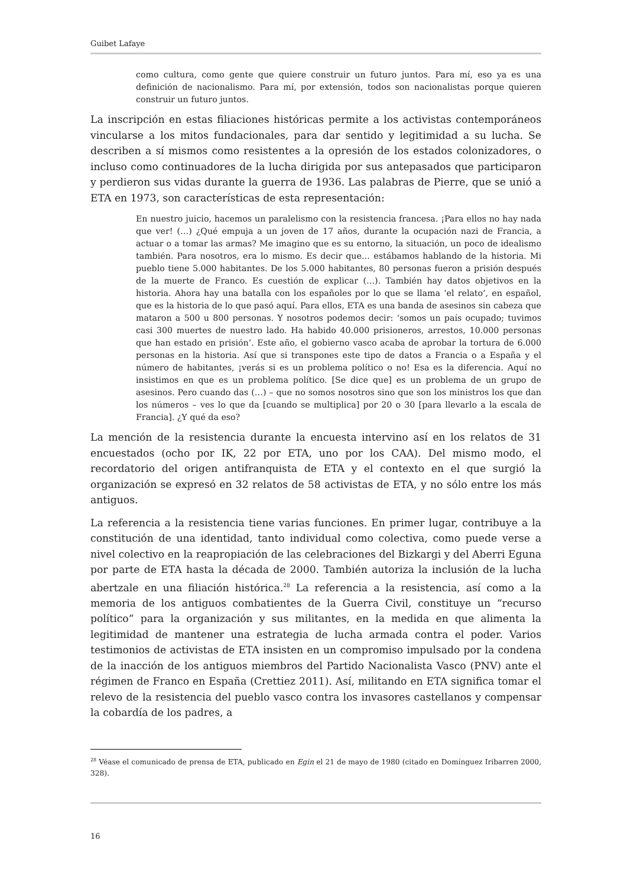Guibet Lafaye
como cultura, como gente que quiere construir un futuro juntos. Para mí, eso ya es una definición de nacionalismo. Para mí, por extensión, todos son nacionalistas porque quieren construir un futuro juntos.
La inscripción en estas filiaciones históricas permite a los activistas contemporáneos vincularse a los mitos fundacionales, para dar sentido y legitimidad a su lucha. Se describen a sí mismos como resistentes a la opresión de los estados colonizadores, o incluso como continuadores de la lucha dirigida por sus antepasados que participaron y perdieron sus vidas durante la guerra de 1936. Las palabras de Pierre, que se unió a ETA en 1973, son características de esta representación:
En nuestro juicio, hacemos un paralelismo con la resistencia francesa. ¡Para ellos no hay nada que ver! (…) ¿Qué empuja a un joven de 17 años, durante la ocupación nazi de Francia, a actuar o a tomar las armas? Me imagino que es su entorno, la situación, un poco de idealismo también. Para nosotros, era lo mismo. Es decir que… estábamos hablando de la historia. Mi pueblo tiene 5.000 habitantes. De los 5.000 habitantes, 80 personas fueron a prisión después de la muerte de Franco. Es cuestión de explicar (…). También hay datos objetivos en la historia. Ahora hay una batalla con los españoles por lo que se llama ‘el relato’, en español, que es la historia de lo que pasó aquí. Para ellos, ETA es una banda de asesinos sin cabeza que mataron a 500 u 800 personas. Y nosotros podemos decir: ‘somos un país ocupado; tuvimos casi 300 muertes de nuestro lado. Ha habido 40.000 prisioneros, arrestos, 10.000 personas que han estado en prisión’. Este año, el gobierno vasco acaba de aprobar la tortura de 6.000 personas en la historia. Así que si transpones este tipo de datos a Francia o a España y el número de habitantes, ¡verás si es un problema político o no! Esa es la diferencia. Aquí no insistimos en que es un problema político. [Se dice que] es un problema de un grupo de asesinos. Pero cuando das (…) – que no somos nosotros sino que son los ministros los que dan los números – ves lo que da [cuando se multiplica] por 20 o 30 [para llevarlo a la escala de Francia]. ¿Y qué da eso?
La mención de la resistencia durante la encuesta intervino así en los relatos de 31 encuestados (ocho por IK, 22 por ETA, uno por los CAA). Del mismo modo, el recordatorio del origen antifranquista de ETA y el contexto en el que surgió la organización se expresó en 32 relatos de 58 activistas de ETA, y no sólo entre los más antiguos.
La referencia a la resistencia tiene varias funciones. En primer lugar, contribuye a la constitución de una identidad, tanto individual como colectiva, como puede verse a nivel colectivo en la reapropiación de las celebraciones del Bizkargi y del Aberri Eguna por parte de ETA hasta la década de 2000. También autoriza la inclusión de la lucha abertzale en una filiación histórica.<sup>28</sup> La referencia a la resistencia, así como a la memoria de los antiguos combatientes de la Guerra Civil, constituye un “recurso político” para la organización y sus militantes, en la medida en que alimenta la legitimidad de mantener una estrategia de lucha armada contra el poder. Varios testimonios de activistas de ETA insisten en un compromiso impulsado por la condena de la inacción de los antiguos miembros del Partido Nacionalista Vasco (PNV) ante el régimen de Franco en España (Crettiez 2011). Así, militando en ETA significa tomar el relevo de la resistencia del pueblo vasco contra los invasores castellanos y compensar la cobardía de los padres, a
<sup>28</sup> Véase el comunicado de prensa de ETA, publicado en Egin el 21 de mayo de 1980 (citado en Domínguez Iribarren 2000, 328).
16